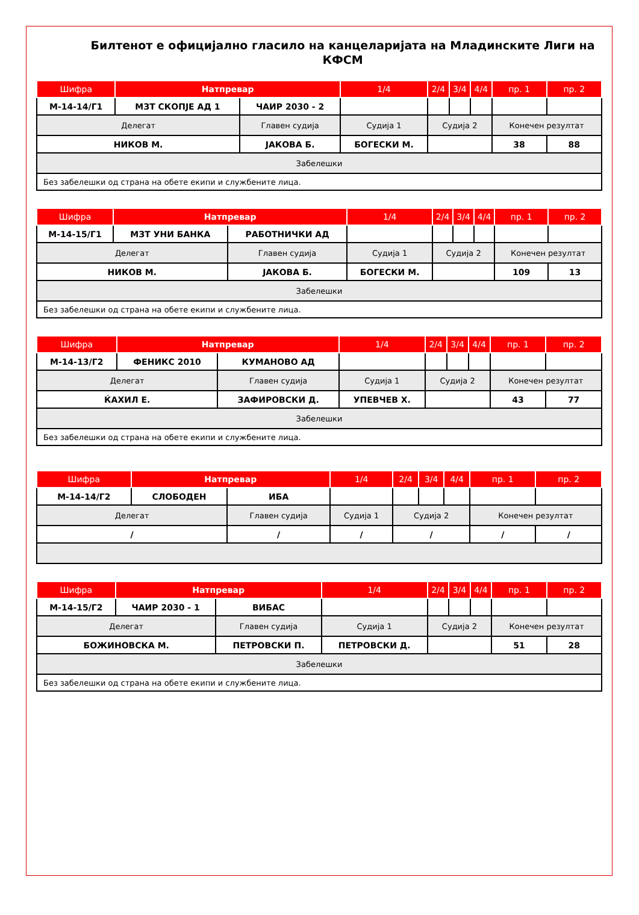Билтенот е официјално гласило на канцеларијата на Младинските Лиги на КФСМ
| Шифра | Натпревар | | 1/4 | 2/4 | 3/4 | 4/4 | пр. 1 | пр. 2 |
| --- | --- | --- | --- | --- | --- | --- | --- | --- |
| М-14-14/Г1 | МЗТ СКОПЈЕ АД 1 | ЧАИР 2030 - 2 | | | | | | |
| Делегат | | Главен судија | Судија 1 | Судија 2 | | | Конечен резултат | |
| НИКОВ М. | | ЈАКОВА Б. | БОГЕСКИ М. | | | | 38 | 88 |
| Забелешки | | | | | | | | |
| Без забелешки од страна на обете екипи и службените лица. | | | | | | | | |
| Шифра | Натпревар | | 1/4 | 2/4 | 3/4 | 4/4 | пр. 1 | пр. 2 |
| --- | --- | --- | --- | --- | --- | --- | --- | --- |
| М-14-15/Г1 | МЗТ УНИ БАНКА | РАБОТНИЧКИ АД | | | | | | |
| Делегат | | Главен судија | Судија 1 | Судија 2 | | | Конечен резултат | |
| НИКОВ М. | | ЈАКОВА Б. | БОГЕСКИ М. | | | | 109 | 13 |
| Забелешки | | | | | | | | |
| Без забелешки од страна на обете екипи и службените лица. | | | | | | | | |
| Шифра | Натпревар | | 1/4 | 2/4 | 3/4 | 4/4 | пр. 1 | пр. 2 |
| --- | --- | --- | --- | --- | --- | --- | --- | --- |
| М-14-13/Г2 | ФЕНИКС 2010 | КУМАНОВО АД | | | | | | |
| Делегат | | Главен судија | Судија 1 | Судија 2 | | | Конечен резултат | |
| ЌАХИЛ Е. | | ЗАФИРОВСКИ Д. | УПЕВЧЕВ Х. | | | | 43 | 77 |
| Забелешки | | | | | | | | |
| Без забелешки од страна на обете екипи и службените лица. | | | | | | | | |
| Шифра | Натпревар | | 1/4 | 2/4 | 3/4 | 4/4 | пр. 1 | пр. 2 |
| --- | --- | --- | --- | --- | --- | --- | --- | --- |
| М-14-14/Г2 | СЛОБОДЕН | ИБА | | | | | | |
| Делегат | | Главен судија | Судија 1 | Судија 2 | | | Конечен резултат | |
| / | | / | / | / | | | / | / |
| Шифра | Натпревар | | 1/4 | 2/4 | 3/4 | 4/4 | пр. 1 | пр. 2 |
| --- | --- | --- | --- | --- | --- | --- | --- | --- |
| М-14-15/Г2 | ЧАИР 2030 - 1 | ВИБАС | | | | | | |
| Делегат | | Главен судија | Судија 1 | Судија 2 | | | Конечен резултат | |
| БОЖИНОВСКА М. | | ПЕТРОВСКИ П. | ПЕТРОВСКИ Д. | | | | 51 | 28 |
| Забелешки | | | | | | | | |
| Без забелешки од страна на обете екипи и службените лица. | | | | | | | | |